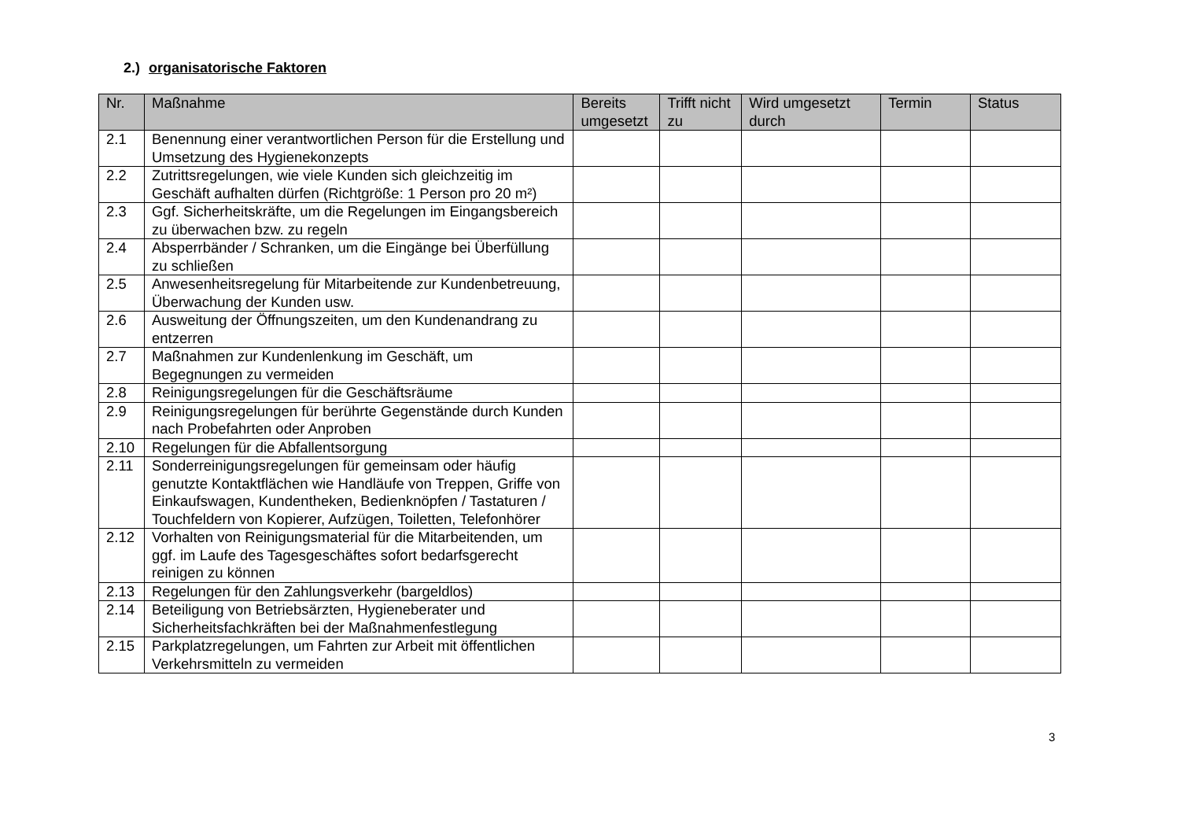2.) organisatorische Faktoren
| Nr. | Maßnahme | Bereits umgesetzt | Trifft nicht zu | Wird umgesetzt durch | Termin | Status |
| --- | --- | --- | --- | --- | --- | --- |
| 2.1 | Benennung einer verantwortlichen Person für die Erstellung und Umsetzung des Hygienekonzepts | | | | | |
| 2.2 | Zutrittsregelungen, wie viele Kunden sich gleichzeitig im Geschäft aufhalten dürfen (Richtgröße: 1 Person pro 20 m²) | | | | | |
| 2.3 | Ggf. Sicherheitskräfte, um die Regelungen im Eingangsbereich zu überwachen bzw. zu regeln | | | | | |
| 2.4 | Absperrbänder / Schranken, um die Eingänge bei Überfüllung zu schließen | | | | | |
| 2.5 | Anwesenheitsregelung für Mitarbeitende zur Kundenbetreuung, Überwachung der Kunden usw. | | | | | |
| 2.6 | Ausweitung der Öffnungszeiten, um den Kundenandrang zu entzerren | | | | | |
| 2.7 | Maßnahmen zur Kundenlenkung im Geschäft, um Begegnungen zu vermeiden | | | | | |
| 2.8 | Reinigungsregelungen für die Geschäftsräume | | | | | |
| 2.9 | Reinigungsregelungen für berührte Gegenstände durch Kunden nach Probefahrten oder Anproben | | | | | |
| 2.10 | Regelungen für die Abfallentsorgung | | | | | |
| 2.11 | Sonderreinigungsregelungen für gemeinsam oder häufig genutzte Kontaktflächen wie Handläufe von Treppen, Griffe von Einkaufswagen, Kundentheken, Bedienknöpfen / Tastaturen / Touchfeldern von Kopierer, Aufzügen, Toiletten, Telefonhörer | | | | | |
| 2.12 | Vorhalten von Reinigungsmaterial für die Mitarbeitenden, um ggf. im Laufe des Tagesgeschäftes sofort bedarfsgerecht reinigen zu können | | | | | |
| 2.13 | Regelungen für den Zahlungsverkehr (bargeldlos) | | | | | |
| 2.14 | Beteiligung von Betriebsärzten, Hygieneberater und Sicherheitsfachkräften bei der Maßnahmenfestlegung | | | | | |
| 2.15 | Parkplatzregelungen, um Fahrten zur Arbeit mit öffentlichen Verkehrsmitteln zu vermeiden | | | | | |
3